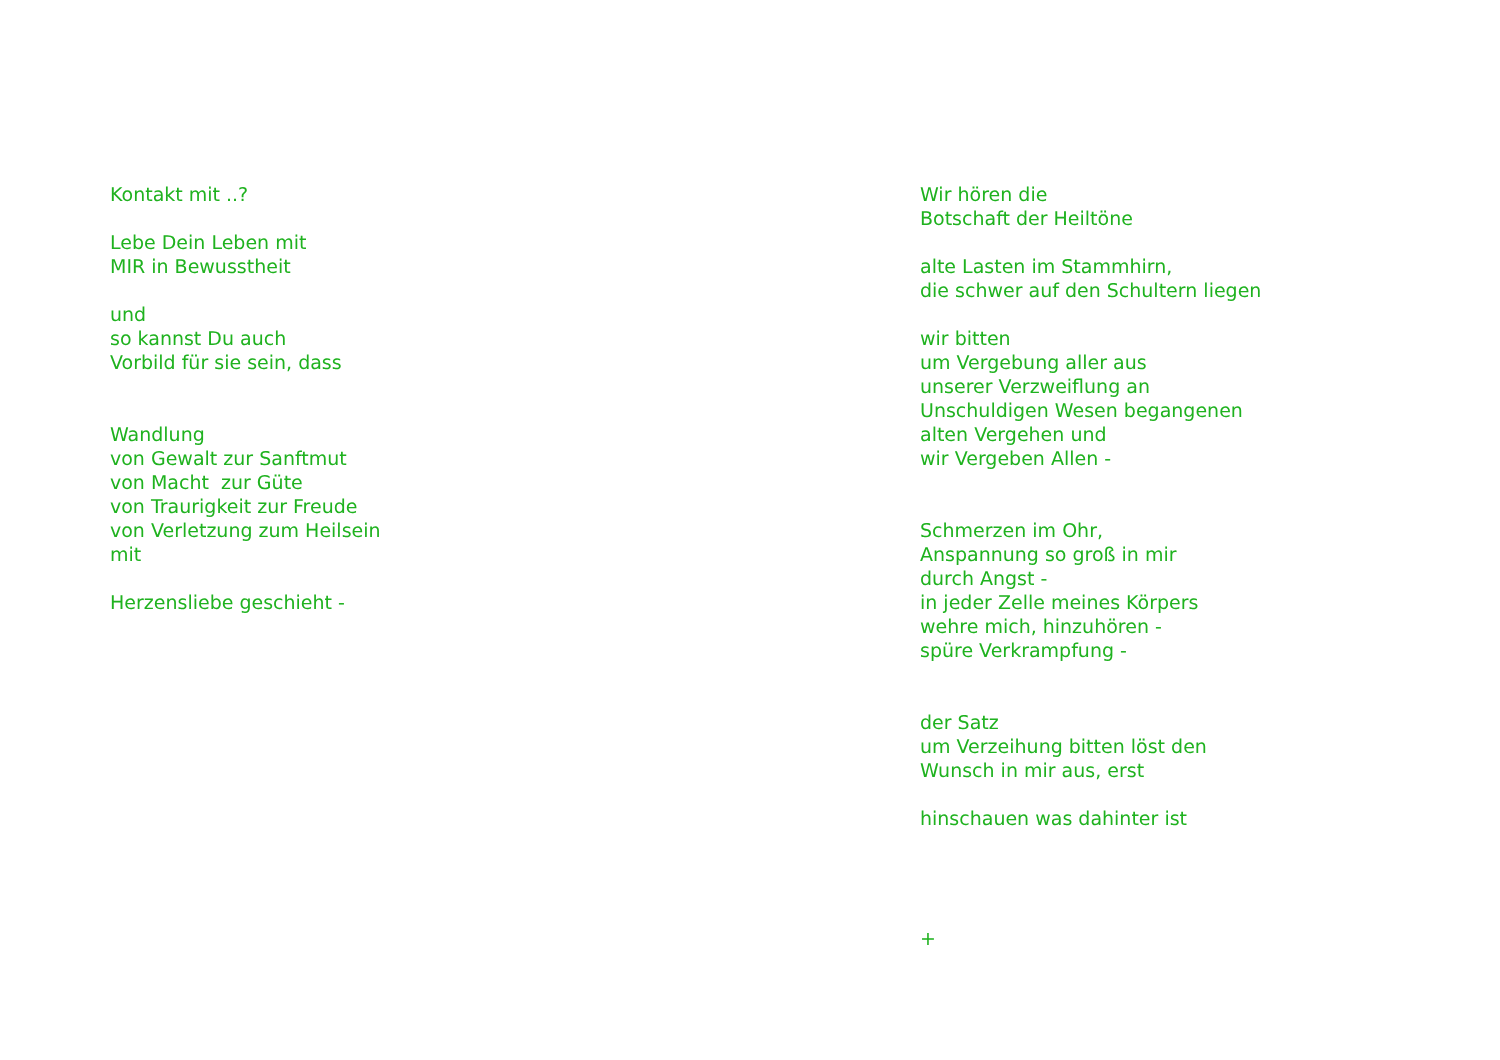Kontakt mit ..? Lebe Dein Leben mit MIR in Bewusstheit und so kannst Du auch Vorbild für sie sein, dass Wandlung von Gewalt zur Sanftmut von Macht zur Güte von Traurigkeit zur Freude von Verletzung zum Heilsein mit Herzensliebe geschieht -
Wir hören die Botschaft der Heiltöne alte Lasten im Stammhirn, die schwer auf den Schultern liegen wir bitten um Vergebung aller aus unserer Verzweiflung an Unschuldigen Wesen begangenen alten Vergehen und wir Vergeben Allen - Schmerzen im Ohr, Anspannung so groß in mir durch Angst - in jeder Zelle meines Körpers wehre mich, hinzuhören - spüre Verkrampfung - der Satz um Verzeihung bitten löst den Wunsch in mir aus, erst hinschauen was dahinter ist +